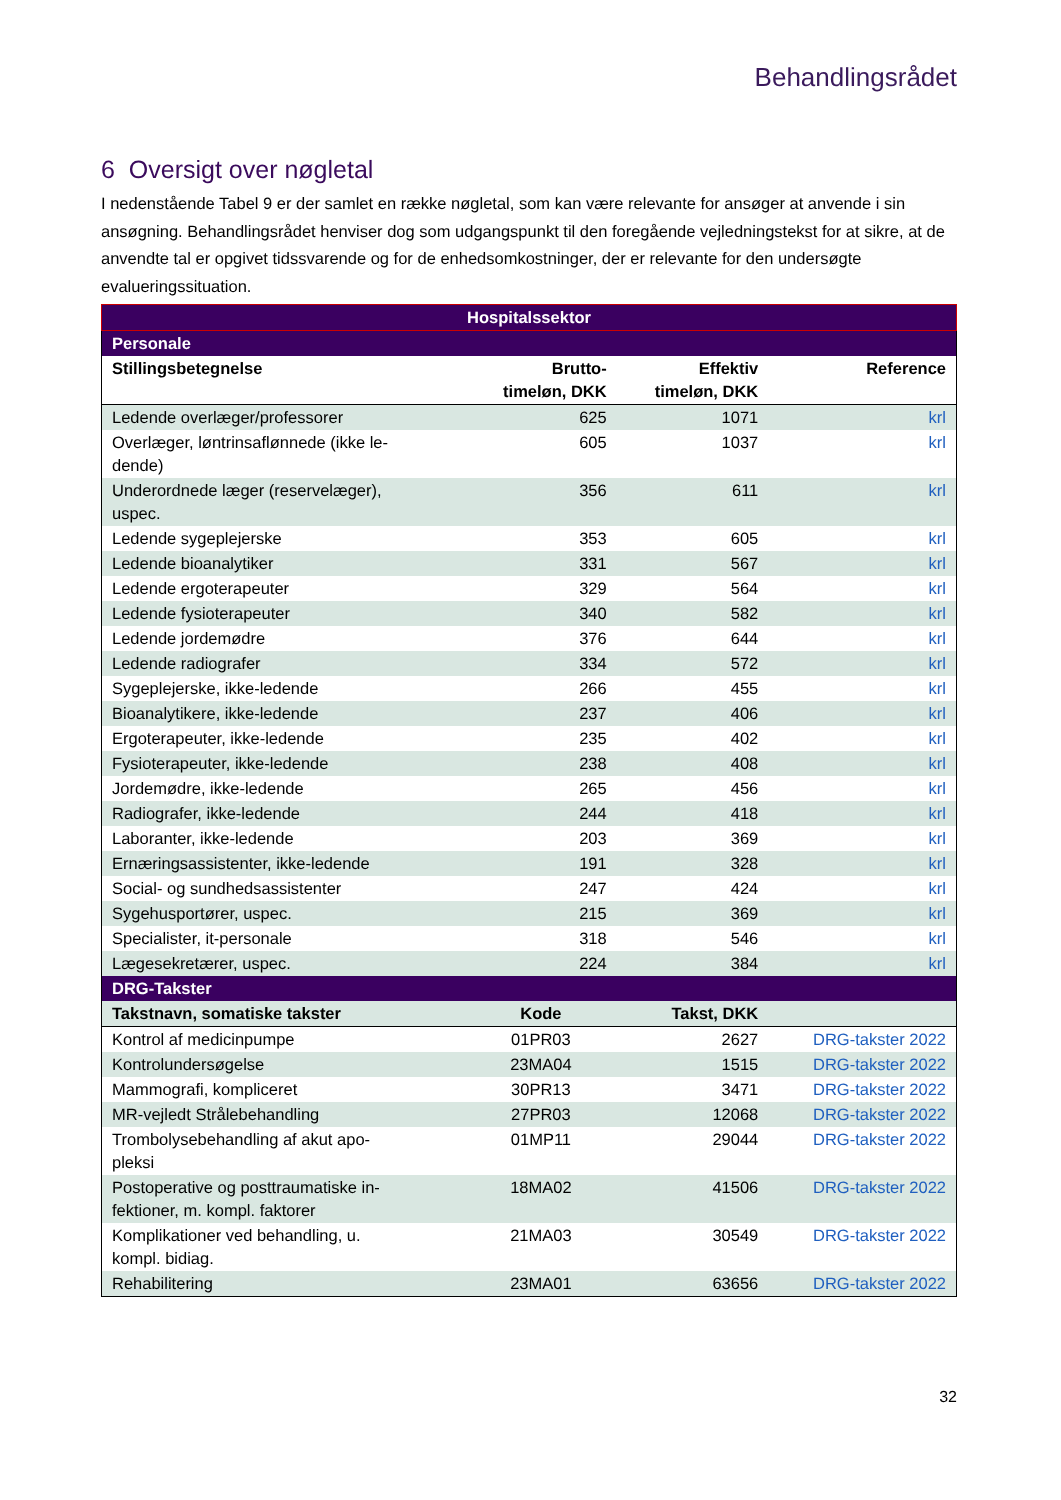Behandlingsrådet
6 Oversigt over nøgletal
I nedenstående Tabel 9 er der samlet en række nøgletal, som kan være relevante for ansøger at anvende i sin ansøgning. Behandlingsrådet henviser dog som udgangspunkt til den foregående vejledningstekst for at sikre, at de anvendte tal er opgivet tidssvarende og for de enhedsomkostninger, der er relevante for den undersøgte evalueringssituation.
| Hospitalssektor | | | |
| --- | --- | --- | --- |
| Personale | | | |
| Stillingsbetegnelse | Brutto- timeløn, DKK | Effektiv timeløn, DKK | Reference |
| Ledende overlæger/professorer | 625 | 1071 | krl |
| Overlæger, løntrinsaflønnede (ikke le- dende) | 605 | 1037 | krl |
| Underordnede læger (reservelæger), uspec. | 356 | 611 | krl |
| Ledende sygeplejerske | 353 | 605 | krl |
| Ledende bioanalytiker | 331 | 567 | krl |
| Ledende ergoterapeuter | 329 | 564 | krl |
| Ledende fysioterapeuter | 340 | 582 | krl |
| Ledende jordemødre | 376 | 644 | krl |
| Ledende radiografer | 334 | 572 | krl |
| Sygeplejerske, ikke-ledende | 266 | 455 | krl |
| Bioanalytikere, ikke-ledende | 237 | 406 | krl |
| Ergoterapeuter, ikke-ledende | 235 | 402 | krl |
| Fysioterapeuter, ikke-ledende | 238 | 408 | krl |
| Jordemødre, ikke-ledende | 265 | 456 | krl |
| Radiografer, ikke-ledende | 244 | 418 | krl |
| Laboranter, ikke-ledende | 203 | 369 | krl |
| Ernæringsassistenter, ikke-ledende | 191 | 328 | krl |
| Social- og sundhedsassistenter | 247 | 424 | krl |
| Sygehusportører, uspec. | 215 | 369 | krl |
| Specialister, it-personale | 318 | 546 | krl |
| Lægesekretærer, uspec. | 224 | 384 | krl |
| DRG-Takster | | | |
| Takstnavn, somatiske takster | Kode | Takst, DKK | |
| Kontrol af medicinpumpe | 01PR03 | 2627 | DRG-takster 2022 |
| Kontrolundersøgelse | 23MA04 | 1515 | DRG-takster 2022 |
| Mammografi, kompliceret | 30PR13 | 3471 | DRG-takster 2022 |
| MR-vejledt Strålebehandling | 27PR03 | 12068 | DRG-takster 2022 |
| Trombolysebehandling af akut apo- pleksi | 01MP11 | 29044 | DRG-takster 2022 |
| Postoperative og posttraumatiske in- fektioner, m. kompl. faktorer | 18MA02 | 41506 | DRG-takster 2022 |
| Komplikationer ved behandling, u. kompl. bidiag. | 21MA03 | 30549 | DRG-takster 2022 |
| Rehabilitering | 23MA01 | 63656 | DRG-takster 2022 |
32